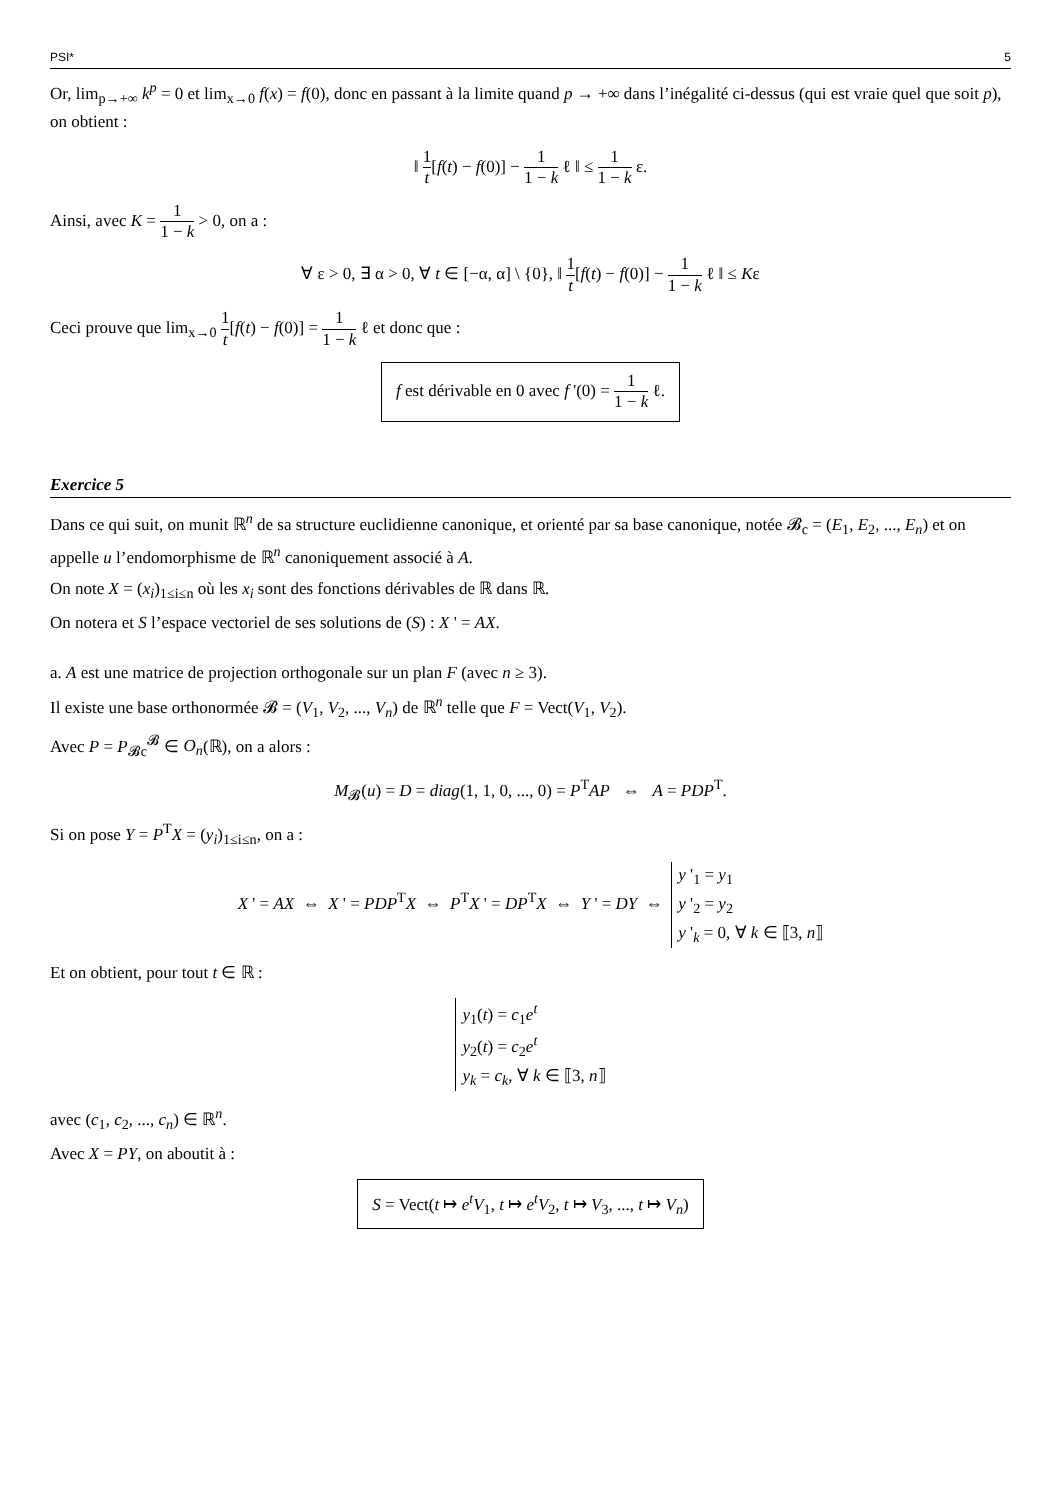PSI* 5
Or, lim<sub>p→+∞</sub> k<sup>p</sup> = 0 et lim<sub>x→0</sub> f(x) = f(0), donc en passant à la limite quand p → +∞ dans l’inégalité ci-dessus (qui est vraie quel que soit p), on obtient :
‖ 1 t[f(t) − f(0)] − 1 1 − k ℓ ‖ ≤ 1 1 − k ε.
Ainsi, avec K = 1 1 − k > 0, on a :
∀ ε > 0, ∃ α > 0, ∀ t ∈ [−α, α] \ {0}, ‖ 1 t[f(t) − f(0)] − 1 1 − k ℓ ‖ ≤ Kε
Ceci prouve que lim<sub>x→0</sub> 1 t[f(t) − f(0)] = 1 1 − k ℓ et donc que :
f est dérivable en 0 avec f '(0) = 1 1 − k ℓ.
Exercice 5
Dans ce qui suit, on munit ℝ<sup>n</sup> de sa structure euclidienne canonique, et orienté par sa base canonique, notée 𝓑<sub>c</sub> = (E<sub>1</sub>, E<sub>2</sub>, ..., E<sub>n</sub>) et on appelle u l’endomorphisme de ℝ<sup>n</sup> canoniquement associé à A.
On note X = (x<sub>i</sub>)<sub>1≤i≤n</sub> où les x<sub>i</sub> sont des fonctions dérivables de ℝ dans ℝ.
On notera et S l’espace vectoriel de ses solutions de (S) : X ' = AX.
a. A est une matrice de projection orthogonale sur un plan F (avec n ≥ 3).
Il existe une base orthonormée 𝓑 = (V<sub>1</sub>, V<sub>2</sub>, ..., V<sub>n</sub>) de ℝ<sup>n</sup> telle que F = Vect(V<sub>1</sub>, V<sub>2</sub>).
Avec P = P<sub>𝓑c</sub><sup>𝓑</sup> ∈ O<sub>n</sub>(ℝ), on a alors :
M<sub>𝓑</sub>(u) = D = diag(1, 1, 0, ..., 0) = P<sup>T</sup>AP ⇔ A = PDP<sup>T</sup>.
Si on pose Y = P<sup>T</sup>X = (y<sub>i</sub>)<sub>1≤i≤n</sub>, on a :
X ' = AX ⇔ X ' = PDP<sup>T</sup>X ⇔ P<sup>T</sup>X ' = DP<sup>T</sup>X ⇔ Y ' = DY ⇔ y '<sub>1</sub> = y<sub>1</sub>
y '<sub>2</sub> = y<sub>2</sub>
y '<sub>k</sub> = 0, ∀ k ∈ ⟦3, n⟧
Et on obtient, pour tout t ∈ ℝ :
y<sub>1</sub>(t) = c<sub>1</sub>e<sup>t</sup>
y<sub>2</sub>(t) = c<sub>2</sub>e<sup>t</sup>
y<sub>k</sub> = c<sub>k</sub>, ∀ k ∈ ⟦3, n⟧
avec (c<sub>1</sub>, c<sub>2</sub>, ..., c<sub>n</sub>) ∈ ℝ<sup>n</sup>.
Avec X = PY, on aboutit à :
S = Vect(t ↦ e<sup>t</sup>V<sub>1</sub>, t ↦ e<sup>t</sup>V<sub>2</sub>, t ↦ V<sub>3</sub>, ..., t ↦ V<sub>n</sub>)